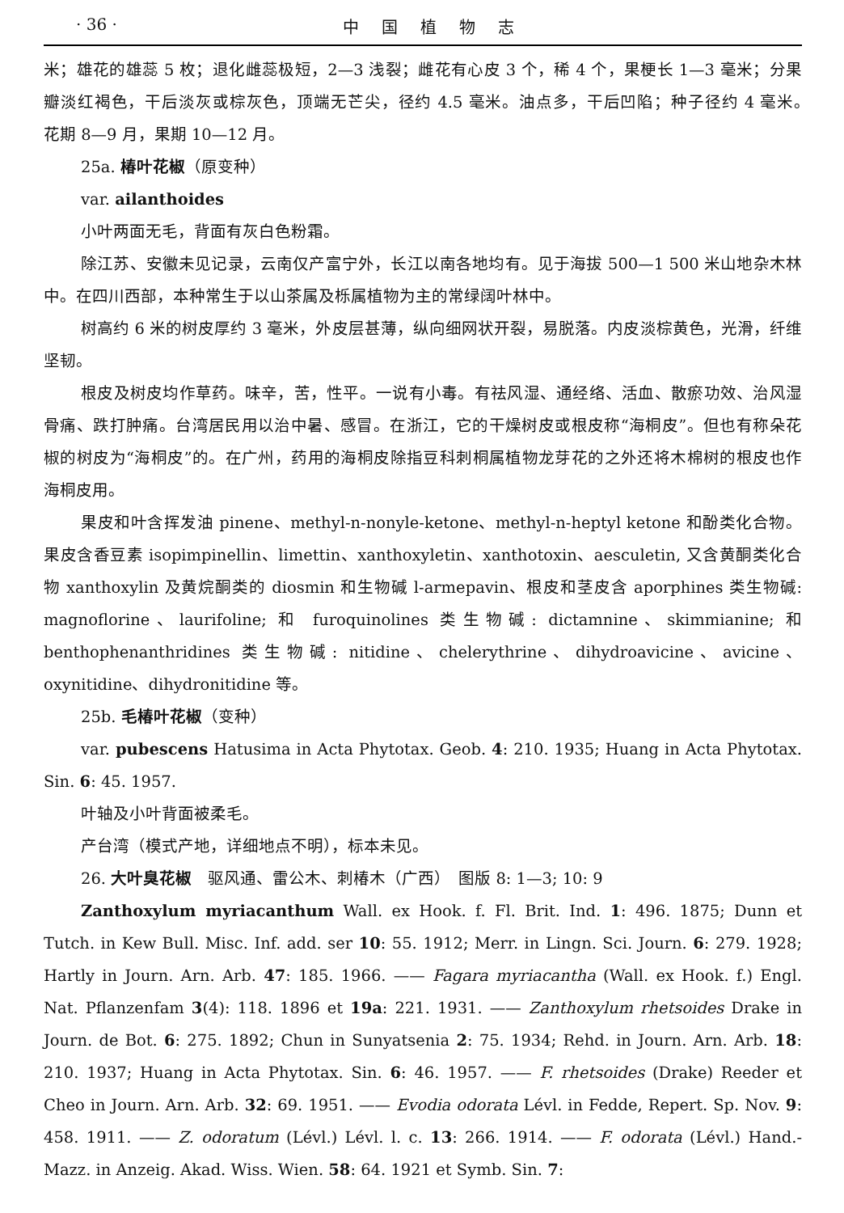· 36 · 中国植物志
米；雄花的雄蕊 5 枚；退化雌蕊极短，2—3 浅裂；雌花有心皮 3 个，稀 4 个，果梗长 1—3 毫米；分果瓣淡红褐色，干后淡灰或棕灰色，顶端无芒尖，径约 4.5 毫米。油点多，干后凹陷；种子径约 4 毫米。　花期 8—9 月，果期 10—12 月。
25a. 椿叶花椒（原变种）
var. ailanthoides
小叶两面无毛，背面有灰白色粉霜。
除江苏、安徽未见记录，云南仅产富宁外，长江以南各地均有。见于海拔 500—1 500 米山地杂木林中。在四川西部，本种常生于以山茶属及栎属植物为主的常绿阔叶林中。
树高约 6 米的树皮厚约 3 毫米，外皮层甚薄，纵向细网状开裂，易脱落。内皮淡棕黄色，光滑，纤维坚韧。
根皮及树皮均作草药。味辛，苦，性平。一说有小毒。有祛风湿、通经络、活血、散瘀功效、治风湿骨痛、跌打肿痛。台湾居民用以治中暑、感冒。在浙江，它的干燥树皮或根皮称“海桐皮”。但也有称朵花椒的树皮为“海桐皮”的。在广州，药用的海桐皮除指豆科刺桐属植物龙芽花的之外还将木棉树的根皮也作海桐皮用。
果皮和叶含挥发油 pinene、methyl-n-nonyle-ketone、methyl-n-heptyl ketone 和酚类化合物。果皮含香豆素 isopimpinellin、limettin、xanthoxyletin、xanthotoxin、aesculetin, 又含黄酮类化合物 xanthoxylin 及黄烷酮类的 diosmin 和生物碱 l-armepavin、根皮和茎皮含 aporphines 类生物碱: magnoflorine、laurifoline; 和 furoquinolines 类生物碱: dictamnine、skimmianine; 和 benthophenanthridines 类生物碱: nitidine、chelerythrine、dihydroavicine、avicine、oxynitidine、dihydronitidine 等。
25b. 毛椿叶花椒（变种）
var. pubescens Hatusima in Acta Phytotax. Geob. 4: 210. 1935; Huang in Acta Phytotax. Sin. 6: 45. 1957.
叶轴及小叶背面被柔毛。
产台湾（模式产地，详细地点不明），标本未见。
26. 大叶臭花椒　驱风通、雷公木、刺椿木（广西）　图版 8: 1—3; 10: 9
Zanthoxylum myriacanthum Wall. ex Hook. f. Fl. Brit. Ind. 1: 496. 1875; Dunn et Tutch. in Kew Bull. Misc. Inf. add. ser 10: 55. 1912; Merr. in Lingn. Sci. Journ. 6: 279. 1928; Hartly in Journ. Arn. Arb. 47: 185. 1966. —— Fagara myriacantha (Wall. ex Hook. f.) Engl. Nat. Pflanzenfam 3(4): 118. 1896 et 19a: 221. 1931. —— Zanthoxylum rhetsoides Drake in Journ. de Bot. 6: 275. 1892; Chun in Sunyatsenia 2: 75. 1934; Rehd. in Journ. Arn. Arb. 18: 210. 1937; Huang in Acta Phytotax. Sin. 6: 46. 1957. —— F. rhetsoides (Drake) Reeder et Cheo in Journ. Arn. Arb. 32: 69. 1951. —— Evodia odorata Lévl. in Fedde, Repert. Sp. Nov. 9: 458. 1911. —— Z. odoratum (Lévl.) Lévl. l. c. 13: 266. 1914. —— F. odorata (Lévl.) Hand.-Mazz. in Anzeig. Akad. Wiss. Wien. 58: 64. 1921 et Symb. Sin. 7: